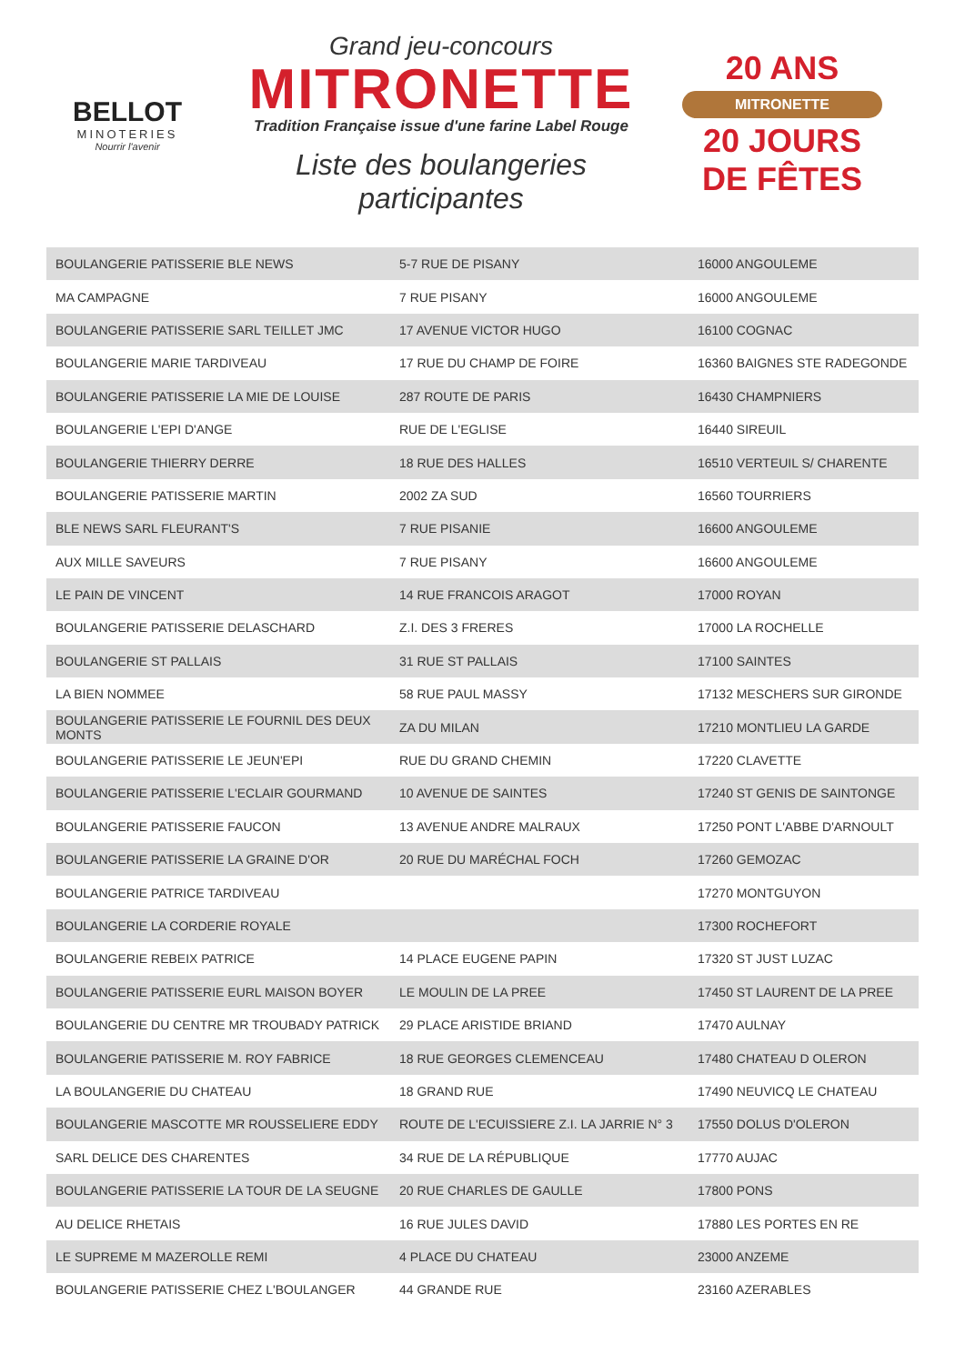BELLOT
MINOTERIES
Nourrir l'avenir
Grand jeu-concours
MITRONETTE
Tradition Française issue d'une farine Label Rouge
Liste des boulangeries participantes
20 ANS
MITRONETTE
20 JOURS DE FÊTES
| BOULANGERIE PATISSERIE BLE NEWS | 5-7 RUE DE PISANY | 16000 ANGOULEME |
| MA CAMPAGNE | 7 RUE PISANY | 16000 ANGOULEME |
| BOULANGERIE PATISSERIE SARL TEILLET JMC | 17 AVENUE VICTOR HUGO | 16100 COGNAC |
| BOULANGERIE MARIE TARDIVEAU | 17 RUE DU CHAMP DE FOIRE | 16360 BAIGNES STE RADEGONDE |
| BOULANGERIE PATISSERIE LA MIE DE LOUISE | 287 ROUTE DE PARIS | 16430 CHAMPNIERS |
| BOULANGERIE L'EPI D'ANGE | RUE DE L'EGLISE | 16440 SIREUIL |
| BOULANGERIE THIERRY DERRE | 18 RUE DES HALLES | 16510 VERTEUIL S/ CHARENTE |
| BOULANGERIE PATISSERIE MARTIN | 2002 ZA SUD | 16560 TOURRIERS |
| BLE NEWS SARL FLEURANT'S | 7 RUE PISANIE | 16600 ANGOULEME |
| AUX MILLE SAVEURS | 7 RUE PISANY | 16600 ANGOULEME |
| LE PAIN DE VINCENT | 14 RUE FRANCOIS ARAGOT | 17000 ROYAN |
| BOULANGERIE PATISSERIE DELASCHARD | Z.I. DES 3 FRERES | 17000 LA ROCHELLE |
| BOULANGERIE ST PALLAIS | 31 RUE ST PALLAIS | 17100 SAINTES |
| LA BIEN NOMMEE | 58 RUE PAUL MASSY | 17132 MESCHERS SUR GIRONDE |
| BOULANGERIE PATISSERIE LE FOURNIL DES DEUX MONTS | ZA DU MILAN | 17210 MONTLIEU LA GARDE |
| BOULANGERIE PATISSERIE LE JEUN'EPI | RUE DU GRAND CHEMIN | 17220 CLAVETTE |
| BOULANGERIE PATISSERIE L'ECLAIR GOURMAND | 10 AVENUE DE SAINTES | 17240 ST GENIS DE SAINTONGE |
| BOULANGERIE PATISSERIE FAUCON | 13 AVENUE ANDRE MALRAUX | 17250 PONT L'ABBE D'ARNOULT |
| BOULANGERIE PATISSERIE LA GRAINE D'OR | 20 RUE DU MARÉCHAL FOCH | 17260 GEMOZAC |
| BOULANGERIE PATRICE TARDIVEAU | | 17270 MONTGUYON |
| BOULANGERIE LA CORDERIE ROYALE | | 17300 ROCHEFORT |
| BOULANGERIE REBEIX PATRICE | 14 PLACE EUGENE PAPIN | 17320 ST JUST LUZAC |
| BOULANGERIE PATISSERIE EURL MAISON BOYER | LE MOULIN DE LA PREE | 17450 ST LAURENT DE LA PREE |
| BOULANGERIE DU CENTRE MR TROUBADY PATRICK | 29 PLACE ARISTIDE BRIAND | 17470 AULNAY |
| BOULANGERIE PATISSERIE M. ROY FABRICE | 18 RUE GEORGES CLEMENCEAU | 17480 CHATEAU D OLERON |
| LA BOULANGERIE DU CHATEAU | 18 GRAND RUE | 17490 NEUVICQ LE CHATEAU |
| BOULANGERIE MASCOTTE MR ROUSSELIERE EDDY | ROUTE DE L'ECUISSIERE Z.I. LA JARRIE N° 3 | 17550 DOLUS D'OLERON |
| SARL DELICE DES CHARENTES | 34 RUE DE LA RÉPUBLIQUE | 17770 AUJAC |
| BOULANGERIE PATISSERIE LA TOUR DE LA SEUGNE | 20 RUE CHARLES DE GAULLE | 17800 PONS |
| AU DELICE RHETAIS | 16 RUE JULES DAVID | 17880 LES PORTES EN RE |
| LE SUPREME M MAZEROLLE REMI | 4 PLACE DU CHATEAU | 23000 ANZEME |
| BOULANGERIE PATISSERIE CHEZ L'BOULANGER | 44 GRANDE RUE | 23160 AZERABLES |